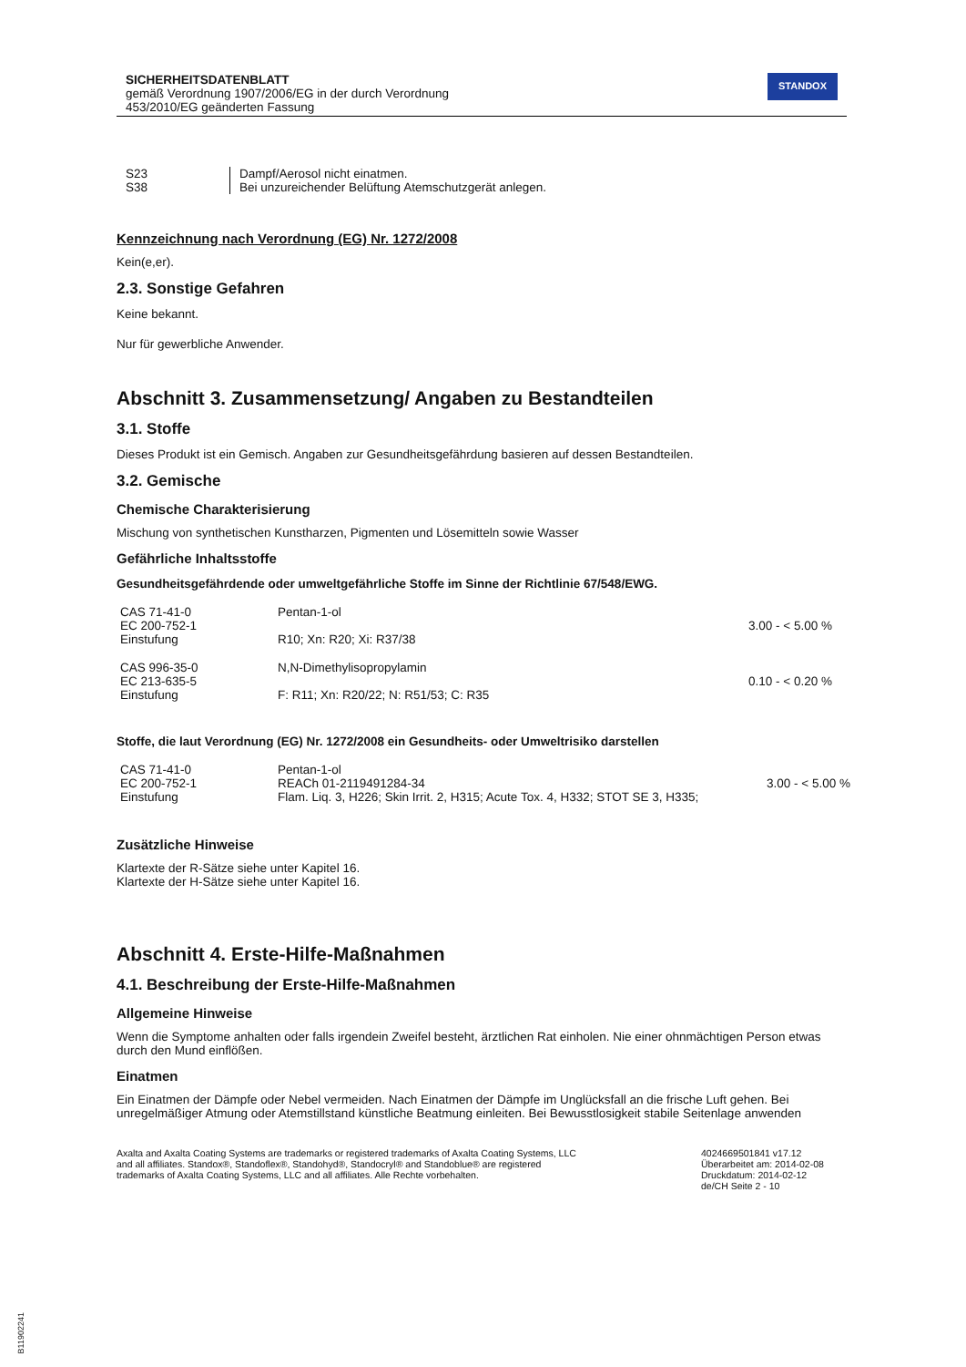SICHERHEITSDATENBLATT
gemäß Verordnung 1907/2006/EG in der durch Verordnung
453/2010/EG geänderten Fassung
STANDOX
| S23 | Dampf/Aerosol nicht einatmen. |
| S38 | Bei unzureichender Belüftung Atemschutzgerät anlegen. |
Kennzeichnung nach Verordnung (EG) Nr. 1272/2008
Kein(e,er).
2.3. Sonstige Gefahren
Keine bekannt.
Nur für gewerbliche Anwender.
Abschnitt 3. Zusammensetzung/ Angaben zu Bestandteilen
3.1. Stoffe
Dieses Produkt ist ein Gemisch. Angaben zur Gesundheitsgefährdung basieren auf dessen Bestandteilen.
3.2. Gemische
Chemische Charakterisierung
Mischung von synthetischen Kunstharzen, Pigmenten und Lösemitteln sowie Wasser
Gefährliche Inhaltsstoffe
Gesundheitsgefährdende oder umweltgefährliche Stoffe im Sinne der Richtlinie 67/548/EWG.
| CAS 71-41-0 | Pentan-1-ol | |
| EC 200-752-1 | | 3.00 - < 5.00 % |
| Einstufung | R10; Xn: R20; Xi: R37/38 | |
| CAS 996-35-0 | N,N-Dimethylisopropylamin | |
| EC 213-635-5 | | 0.10 - < 0.20 % |
| Einstufung | F: R11; Xn: R20/22; N: R51/53; C: R35 | |
Stoffe, die laut Verordnung (EG) Nr. 1272/2008 ein Gesundheits- oder Umweltrisiko darstellen
| CAS 71-41-0 | Pentan-1-ol | |
| EC 200-752-1 | REACh 01-2119491284-34 | 3.00 - < 5.00 % |
| Einstufung | Flam. Liq. 3, H226; Skin Irrit. 2, H315; Acute Tox. 4, H332; STOT SE 3, H335; | |
Zusätzliche Hinweise
Klartexte der R-Sätze siehe unter Kapitel 16.
Klartexte der H-Sätze siehe unter Kapitel 16.
Abschnitt 4. Erste-Hilfe-Maßnahmen
4.1. Beschreibung der Erste-Hilfe-Maßnahmen
Allgemeine Hinweise
Wenn die Symptome anhalten oder falls irgendein Zweifel besteht, ärztlichen Rat einholen. Nie einer ohnmächtigen Person etwas durch den Mund einflößen.
Einatmen
Ein Einatmen der Dämpfe oder Nebel vermeiden. Nach Einatmen der Dämpfe im Unglücksfall an die frische Luft gehen. Bei unregelmäßiger Atmung oder Atemstillstand künstliche Beatmung einleiten. Bei Bewusstlosigkeit stabile Seitenlage anwenden
Axalta and Axalta Coating Systems are trademarks or registered trademarks of Axalta Coating Systems, LLC and all affiliates. Standox®, Standoflex®, Standohyd®, Standocryl® and Standoblue® are registered trademarks of Axalta Coating Systems, LLC and all affiliates. Alle Rechte vorbehalten.
4024669501841 v17.12
Überarbeitet am: 2014-02-08
Druckdatum: 2014-02-12
de/CH Seite 2 - 10
B11902241